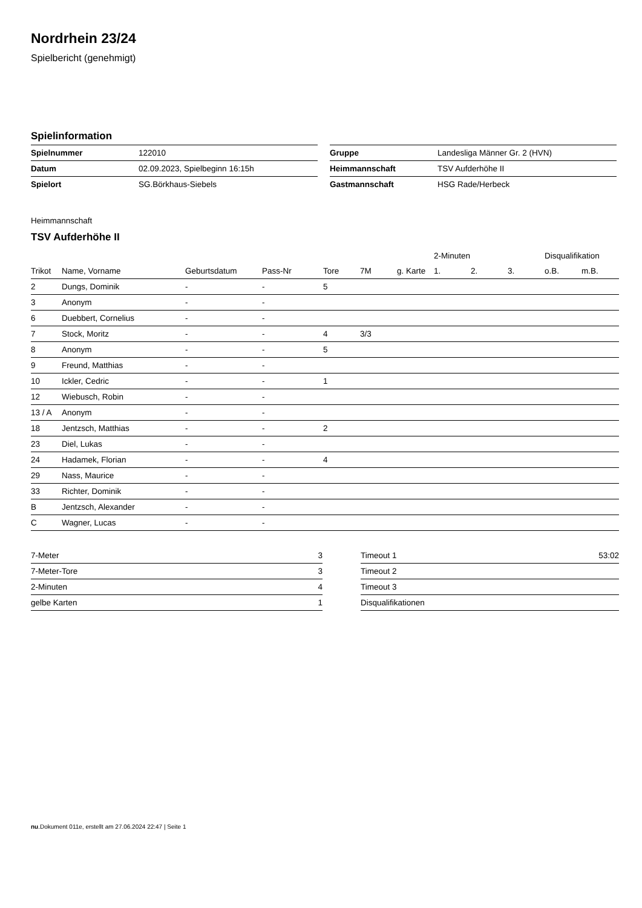Nordrhein 23/24
Spielbericht (genehmigt)
Spielinformation
| Spielnummer | 122010 |
| Datum | 02.09.2023, Spielbeginn 16:15h |
| Spielort | SG.Börkhaus-Siebels |
| Gruppe | Landesliga Männer Gr. 2 (HVN) |
| Heimmannschaft | TSV Aufderhöhe II |
| Gastmannschaft | HSG Rade/Herbeck |
Heimmannschaft
TSV Aufderhöhe II
| | | | | | | | 2-Minuten | | | Disqualifikation | |
| --- | --- | --- | --- | --- | --- | --- | --- | --- | --- | --- | --- |
| Trikot | Name, Vorname | Geburtsdatum | Pass-Nr | Tore | 7M | g. Karte | 1. | 2. | 3. | o.B. | m.B. |
| 2 | Dungs, Dominik | - | - | 5 | | | | | | | |
| 3 | Anonym | - | - | | | | | | | | |
| 6 | Duebbert, Cornelius | - | - | | | | | | | | |
| 7 | Stock, Moritz | - | - | 4 | 3/3 | | | | | | |
| 8 | Anonym | - | - | 5 | | | | | | | |
| 9 | Freund, Matthias | - | - | | | | | | | | |
| 10 | Ickler, Cedric | - | - | 1 | | | | | | | |
| 12 | Wiebusch, Robin | - | - | | | | | | | | |
| 13 / A | Anonym | - | - | | | | | | | | |
| 18 | Jentzsch, Matthias | - | - | 2 | | | | | | | |
| 23 | Diel, Lukas | - | - | | | | | | | | |
| 24 | Hadamek, Florian | - | - | 4 | | | | | | | |
| 29 | Nass, Maurice | - | - | | | | | | | | |
| 33 | Richter, Dominik | - | - | | | | | | | | |
| B | Jentzsch, Alexander | - | - | | | | | | | | |
| C | Wagner, Lucas | - | - | | | | | | | | |
| 7-Meter | 3 |
| 7-Meter-Tore | 3 |
| 2-Minuten | 4 |
| gelbe Karten | 1 |
| Timeout 1 | 53:02 |
| Timeout 2 | |
| Timeout 3 | |
| Disqualifikationen | |
nu.Dokument 011e, erstellt am 27.06.2024 22:47 | Seite 1